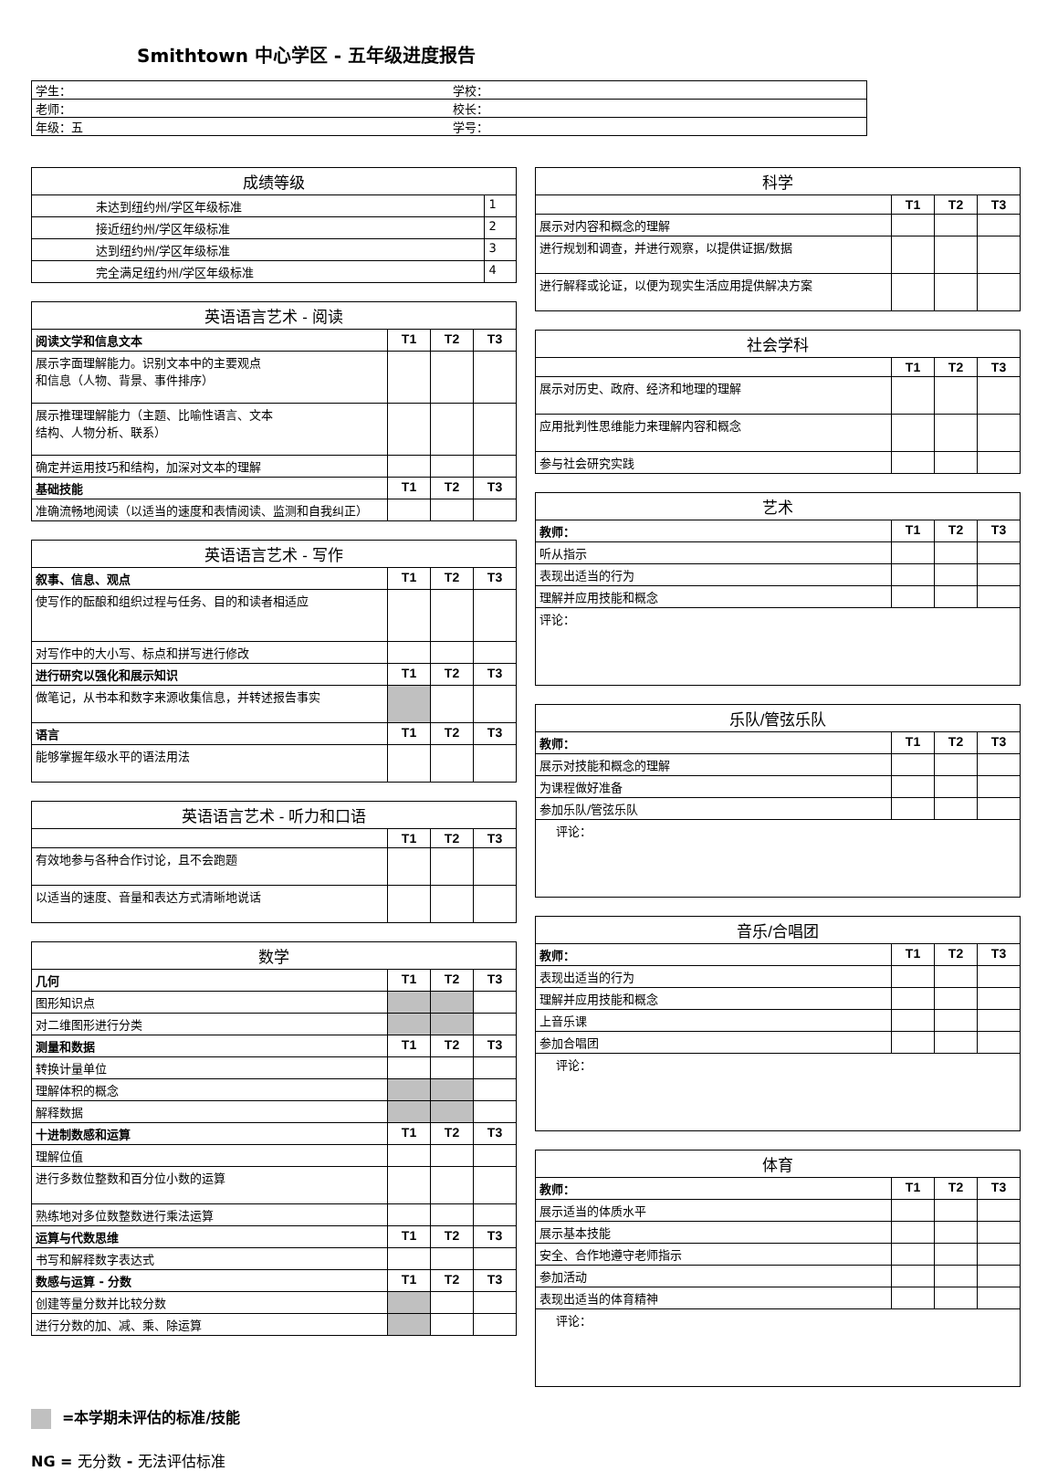Smithtown 中心学区 - 五年级进度报告
| 学生： | 学校： |
| 老师： | 校长： |
| 年级：五 | 学号： |
| 成绩等级 | |
| --- | --- |
| 未达到纽约州/学区年级标准 | 1 |
| 接近纽约州/学区年级标准 | 2 |
| 达到纽约州/学区年级标准 | 3 |
| 完全满足纽约州/学区年级标准 | 4 |
| 英语语言艺术 - 阅读 | | | |
| --- | --- | --- | --- |
| 阅读文学和信息文本 | T1 | T2 | T3 |
| 展示字面理解能力。识别文本中的主要观点 和信息（人物、背景、事件排序） | | | |
| 展示推理理解能力（主题、比喻性语言、文本 结构、人物分析、联系） | | | |
| 确定并运用技巧和结构，加深对文本的理解 | | | |
| 基础技能 | T1 | T2 | T3 |
| 准确流畅地阅读（以适当的速度和表情阅读、监测和自我纠正） | | | |
| 英语语言艺术 - 写作 | | | |
| --- | --- | --- | --- |
| 叙事、信息、观点 | T1 | T2 | T3 |
| 使写作的酝酿和组织过程与任务、目的和读者相适应 | | | |
| 对写作中的大小写、标点和拼写进行修改 | | | |
| 进行研究以强化和展示知识 | T1 | T2 | T3 |
| 做笔记，从书本和数字来源收集信息，并转述报告事实 | | | |
| 语言 | T1 | T2 | T3 |
| 能够掌握年级水平的语法用法 | | | |
| 英语语言艺术 - 听力和口语 | | | |
| --- | --- | --- | --- |
| | T1 | T2 | T3 |
| 有效地参与各种合作讨论，且不会跑题 | | | |
| 以适当的速度、音量和表达方式清晰地说话 | | | |
| 数学 | | | |
| --- | --- | --- | --- |
| 几何 | T1 | T2 | T3 |
| 图形知识点 | | | |
| 对二维图形进行分类 | | | |
| 测量和数据 | T1 | T2 | T3 |
| 转换计量单位 | | | |
| 理解体积的概念 | | | |
| 解释数据 | | | |
| 十进制数感和运算 | T1 | T2 | T3 |
| 理解位值 | | | |
| 进行多数位整数和百分位小数的运算 | | | |
| 熟练地对多位数整数进行乘法运算 | | | |
| 运算与代数思维 | T1 | T2 | T3 |
| 书写和解释数字表达式 | | | |
| 数感与运算 - 分数 | T1 | T2 | T3 |
| 创建等量分数并比较分数 | | | |
| 进行分数的加、减、乘、除运算 | | | |
| 科学 | | | |
| --- | --- | --- | --- |
| | T1 | T2 | T3 |
| 展示对内容和概念的理解 | | | |
| 进行规划和调查，并进行观察，以提供证据/数据 | | | |
| 进行解释或论证，以便为现实生活应用提供解决方案 | | | |
| 社会学科 | | | |
| --- | --- | --- | --- |
| | T1 | T2 | T3 |
| 展示对历史、政府、经济和地理的理解 | | | |
| 应用批判性思维能力来理解内容和概念 | | | |
| 参与社会研究实践 | | | |
| 艺术 | | | |
| --- | --- | --- | --- |
| 教师： | T1 | T2 | T3 |
| 听从指示 | | | |
| 表现出适当的行为 | | | |
| 理解并应用技能和概念 | | | |
| 评论： | | | |
| 乐队/管弦乐队 | | | |
| --- | --- | --- | --- |
| 教师： | T1 | T2 | T3 |
| 展示对技能和概念的理解 | | | |
| 为课程做好准备 | | | |
| 参加乐队/管弦乐队 | | | |
| 评论： | | | |
| 音乐/合唱团 | | | |
| --- | --- | --- | --- |
| 教师： | T1 | T2 | T3 |
| 表现出适当的行为 | | | |
| 理解并应用技能和概念 | | | |
| 上音乐课 | | | |
| 参加合唱团 | | | |
| 评论： | | | |
| 体育 | | | |
| --- | --- | --- | --- |
| 教师： | T1 | T2 | T3 |
| 展示适当的体质水平 | | | |
| 展示基本技能 | | | |
| 安全、合作地遵守老师指示 | | | |
| 参加活动 | | | |
| 表现出适当的体育精神 | | | |
| 评论： | | | |
=本学期未评估的标准/技能
NG = 无分数 - 无法评估标准